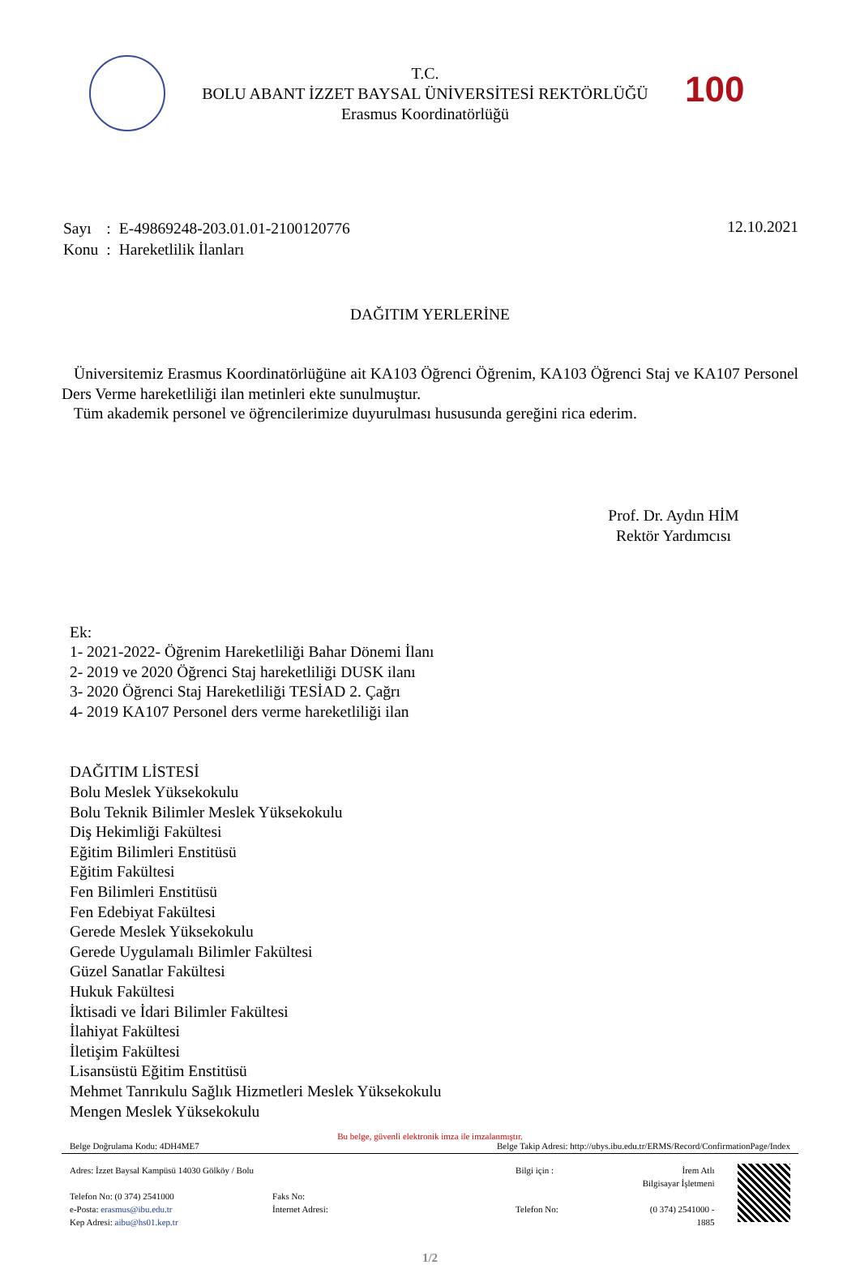T.C.
BOLU ABANT İZZET BAYSAL ÜNİVERSİTESİ REKTÖRLÜĞÜ
Erasmus Koordinatörlüğü
100
| Sayı | : | E-49869248-203.01.01-2100120776 |
| Konu | : | Hareketlilik İlanları |
12.10.2021
DAĞITIM YERLERİNE
Üniversitemiz Erasmus Koordinatörlüğüne ait KA103 Öğrenci Öğrenim, KA103 Öğrenci Staj ve KA107 Personel Ders Verme hareketliliği ilan metinleri ekte sunulmuştur.
Tüm akademik personel ve öğrencilerimize duyurulması hususunda gereğini rica ederim.
Prof. Dr. Aydın HİM
Rektör Yardımcısı
Ek:
1- 2021-2022- Öğrenim Hareketliliği Bahar Dönemi İlanı
2- 2019 ve 2020 Öğrenci Staj hareketliliği DUSK ilanı
3- 2020 Öğrenci Staj Hareketliliği TESİAD 2. Çağrı
4- 2019 KA107 Personel ders verme hareketliliği ilan
DAĞITIM LİSTESİ
Bolu Meslek Yüksekokulu
Bolu Teknik Bilimler Meslek Yüksekokulu
Diş Hekimliği Fakültesi
Eğitim Bilimleri Enstitüsü
Eğitim Fakültesi
Fen Bilimleri Enstitüsü
Fen Edebiyat Fakültesi
Gerede Meslek Yüksekokulu
Gerede Uygulamalı Bilimler Fakültesi
Güzel Sanatlar Fakültesi
Hukuk Fakültesi
İktisadi ve İdari Bilimler Fakültesi
İlahiyat Fakültesi
İletişim Fakültesi
Lisansüstü Eğitim Enstitüsü
Mehmet Tanrıkulu Sağlık Hizmetleri Meslek Yüksekokulu
Mengen Meslek Yüksekokulu
Bu belge, güvenli elektronik imza ile imzalanmıştır.
Belge Doğrulama Kodu: 4DH4ME7 Belge Takip Adresi: http://ubys.ibu.edu.tr/ERMS/Record/ConfirmationPage/Index
Adres: İzzet Baysal Kampüsü 14030 Gölköy / Bolu
Telefon No: (0 374) 2541000
e-Posta: erasmus@ibu.edu.tr
Kep Adresi: aibu@hs01.kep.tr
Faks No:
İnternet Adresi:
Bilgi için :
Telefon No:
İrem Atlı
Bilgisayar İşletmeni
(0 374) 2541000 - 1885
1/2